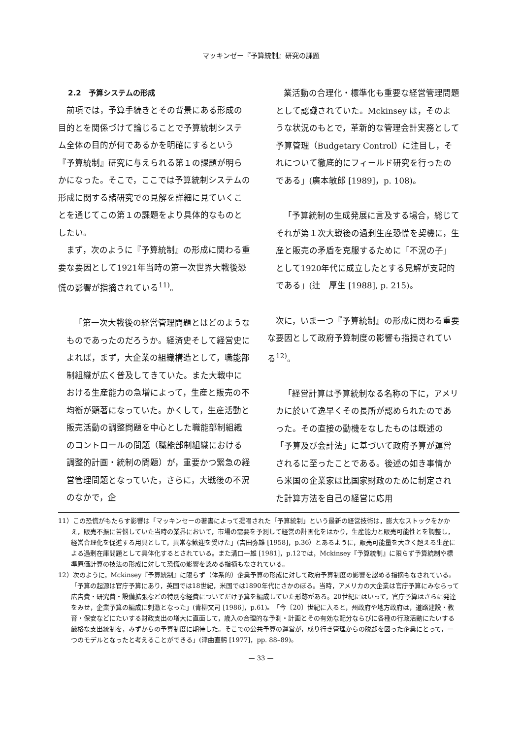マッキンゼー『予算統制』研究の課題
2.2　予算システムの形成
前項では，予算手続きとその背景にある形成の目的とを関係づけて論じることで予算統制システム全体の目的が何であるかを明確にするという『予算統制』研究に与えられる第１の課題が明らかになった。そこで，ここでは予算統制システムの形成に関する諸研究での見解を詳細に見ていくことを通じてこの第１の課題をより具体的なものとしたい。
まず，次のように『予算統制』の形成に関わる重要な要因として1921年当時の第一次世界大戦後恐慌の影響が指摘されている<sup>11)</sup>。
「第一次大戦後の経営管理問題とはどのようなものであったのだろうか。経済史そして経営史によれば，まず，大企業の組織構造として，職能部制組織が広く普及してきていた。また大戦中における生産能力の急増によって，生産と販売の不均衡が顕著になっていた。かくして，生産活動と販売活動の調整問題を中心とした職能部制組織のコントロールの問題（職能部制組織における調整的計画・統制の問題）が，重要かつ緊急の経営管理問題となっていた，さらに，大戦後の不況のなかで，企
業活動の合理化・標準化も重要な経営管理問題として認識されていた。Mckinsey は，そのような状況のもとで，革新的な管理会計実務として予算管理（Budgetary Control）に注目し，それについて徹底的にフィールド研究を行ったのである」(廣本敏郎 [1989]，p. 108)。
「予算統制の生成発展に言及する場合，総じてそれが第１次大戦後の過剰生産恐慌を契機に，生産と販売の矛盾を克服するために「不況の子」として1920年代に成立したとする見解が支配的である」(辻　厚生 [1988], p. 215)。
次に，いま一つ『予算統制』の形成に関わる重要な要因として政府予算制度の影響も指摘されている<sup>12)</sup>。
「経営計算は予算統制なる名称の下に，アメリカに於いて逸早くその長所が認められたのであった。その直接の動機をなしたものは既述の「予算及び会計法」に基づいて政府予算が運営されるに至ったことである。後述の如き事情から米国の企業家は比国家財政のために制定された計算方法を自己の経営に応用
11）この恐慌がもたらす影響は「マッキンセーの著書によって提唱された「予算統制」という最新の経営技術は，膨大なストックをかかえ，販売不振に苦悩していた当時の業界において，市場の需要を予測して経営の計画化をはかり，生産能力と販売可能性とを調整し，経営合理化を促進する用具として，異常な歓迎を受けた」(吉田弥雄 [1958]，p.36）とあるように，販売可能量を大きく超える生産による過剰在庫問題として具体化するとされている。また溝口一雄 [1981]，p.12では，Mckinsey『予算統制』に限らず予算統制や標準原価計算の技法の形成に対して恐慌の影響を認める指摘もなされている。
12）次のように，Mckinsey『予算統制』に限らず（体系的）企業予算の形成に対して政府予算制度の影響を認める指摘もなされている。「予算の起源は官庁予算にあり，英国では18世紀，米国では1890年代にさかのぼる。当時，アメリカの大企業は官庁予算にみならって広告費・研究費・設備拡張などの特別な経費についてだけ予算を編成していた形跡がある。20世紀にはいって，官庁予算はさらに発達をみせ，企業予算の編成に刺激となった」(青柳文司 [1986]，p.61)。「今〔20〕世紀に入ると，州政府や地方政府は，道路建設・教育・保安などにたいする財政支出の増大に直面して，歳入の合理的な予測・計画とその有効な配分ならびに各種の行政活動にたいする厳格な支出統制を，みずからの予算制度に期待した。そこでの公共予算の運営が，成り行き管理からの脱却を図った企業にとって，一つのモデルとなったと考えることができる」(津曲直躬 [1977]，pp. 88–89)。
— 33 —